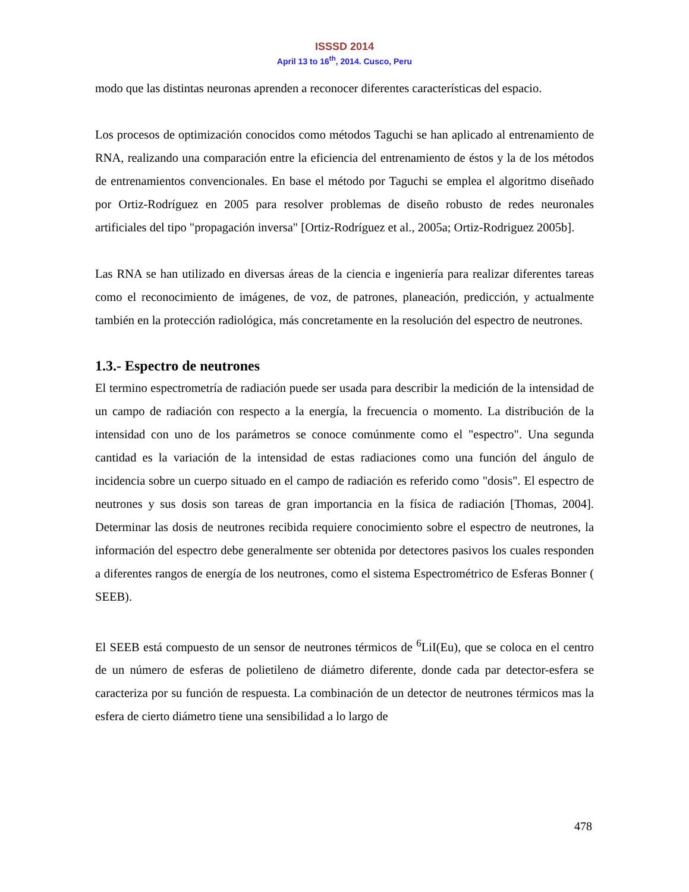ISSSD 2014
April 13 to 16<sup>th</sup>, 2014. Cusco, Peru
modo que las distintas neuronas aprenden a reconocer diferentes características del espacio.
Los procesos de optimización conocidos como métodos Taguchi se han aplicado al entrenamiento de RNA, realizando una comparación entre la eficiencia del entrenamiento de éstos y la de los métodos de entrenamientos convencionales. En base el método por Taguchi se emplea el algoritmo diseñado por Ortiz-Rodríguez en 2005 para resolver problemas de diseño robusto de redes neuronales artificiales del tipo "propagación inversa" [Ortiz-Rodríguez et al., 2005a; Ortiz-Rodriguez 2005b].
Las RNA se han utilizado en diversas áreas de la ciencia e ingeniería para realizar diferentes tareas como el reconocimiento de imágenes, de voz, de patrones, planeación, predicción, y actualmente también en la protección radiológica, más concretamente en la resolución del espectro de neutrones.
1.3.- Espectro de neutrones
El termino espectrometría de radiación puede ser usada para describir la medición de la intensidad de un campo de radiación con respecto a la energía, la frecuencia o momento. La distribución de la intensidad con uno de los parámetros se conoce comúnmente como el "espectro". Una segunda cantidad es la variación de la intensidad de estas radiaciones como una función del ángulo de incidencia sobre un cuerpo situado en el campo de radiación es referido como "dosis". El espectro de neutrones y sus dosis son tareas de gran importancia en la física de radiación [Thomas, 2004]. Determinar las dosis de neutrones recibida requiere conocimiento sobre el espectro de neutrones, la información del espectro debe generalmente ser obtenida por detectores pasivos los cuales responden a diferentes rangos de energía de los neutrones, como el sistema Espectrométrico de Esferas Bonner ( SEEB).
El SEEB está compuesto de un sensor de neutrones térmicos de <sup>6</sup>LiI(Eu), que se coloca en el centro de un número de esferas de polietileno de diámetro diferente, donde cada par detector-esfera se caracteriza por su función de respuesta. La combinación de un detector de neutrones térmicos mas la esfera de cierto diámetro tiene una sensibilidad a lo largo de
478